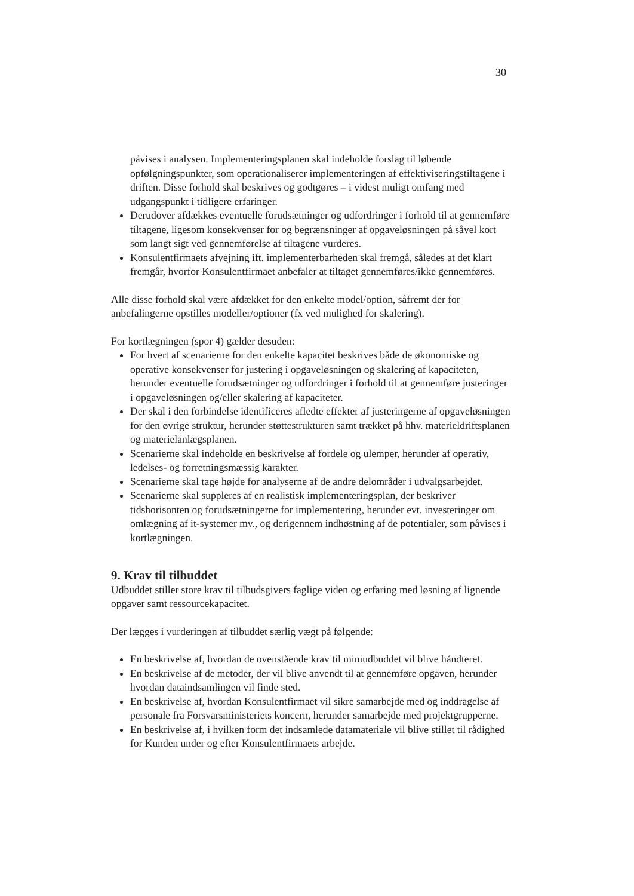30
påvises i analysen. Implementeringsplanen skal indeholde forslag til løbende opfølgningspunkter, som operationaliserer implementeringen af effektiviseringstiltagene i driften. Disse forhold skal beskrives og godtgøres – i videst muligt omfang med udgangspunkt i tidligere erfaringer.
Derudover afdækkes eventuelle forudsætninger og udfordringer i forhold til at gennemføre tiltagene, ligesom konsekvenser for og begrænsninger af opgaveløsningen på såvel kort som langt sigt ved gennemførelse af tiltagene vurderes.
Konsulentfirmaets afvejning ift. implementerbarheden skal fremgå, således at det klart fremgår, hvorfor Konsulentfirmaet anbefaler at tiltaget gennemføres/ikke gennemføres.
Alle disse forhold skal være afdækket for den enkelte model/option, såfremt der for anbefalingerne opstilles modeller/optioner (fx ved mulighed for skalering).
For kortlægningen (spor 4) gælder desuden:
For hvert af scenarierne for den enkelte kapacitet beskrives både de økonomiske og operative konsekvenser for justering i opgaveløsningen og skalering af kapaciteten, herunder eventuelle forudsætninger og udfordringer i forhold til at gennemføre justeringer i opgaveløsningen og/eller skalering af kapaciteter.
Der skal i den forbindelse identificeres afledte effekter af justeringerne af opgaveløsningen for den øvrige struktur, herunder støttestrukturen samt trækket på hhv. materieldriftsplanen og materielanlægsplanen.
Scenarierne skal indeholde en beskrivelse af fordele og ulemper, herunder af operativ, ledelses- og forretningsmæssig karakter.
Scenarierne skal tage højde for analyserne af de andre delområder i udvalgsarbejdet.
Scenarierne skal suppleres af en realistisk implementeringsplan, der beskriver tidshorisonten og forudsætningerne for implementering, herunder evt. investeringer om omlægning af it-systemer mv., og derigennem indhøstning af de potentialer, som påvises i kortlægningen.
9. Krav til tilbuddet
Udbuddet stiller store krav til tilbudsgivers faglige viden og erfaring med løsning af lignende opgaver samt ressourcekapacitet.
Der lægges i vurderingen af tilbuddet særlig vægt på følgende:
En beskrivelse af, hvordan de ovenstående krav til miniudbuddet vil blive håndteret.
En beskrivelse af de metoder, der vil blive anvendt til at gennemføre opgaven, herunder hvordan dataindsamlingen vil finde sted.
En beskrivelse af, hvordan Konsulentfirmaet vil sikre samarbejde med og inddragelse af personale fra Forsvarsministeriets koncern, herunder samarbejde med projektgrupperne.
En beskrivelse af, i hvilken form det indsamlede datamateriale vil blive stillet til rådighed for Kunden under og efter Konsulentfirmaets arbejde.